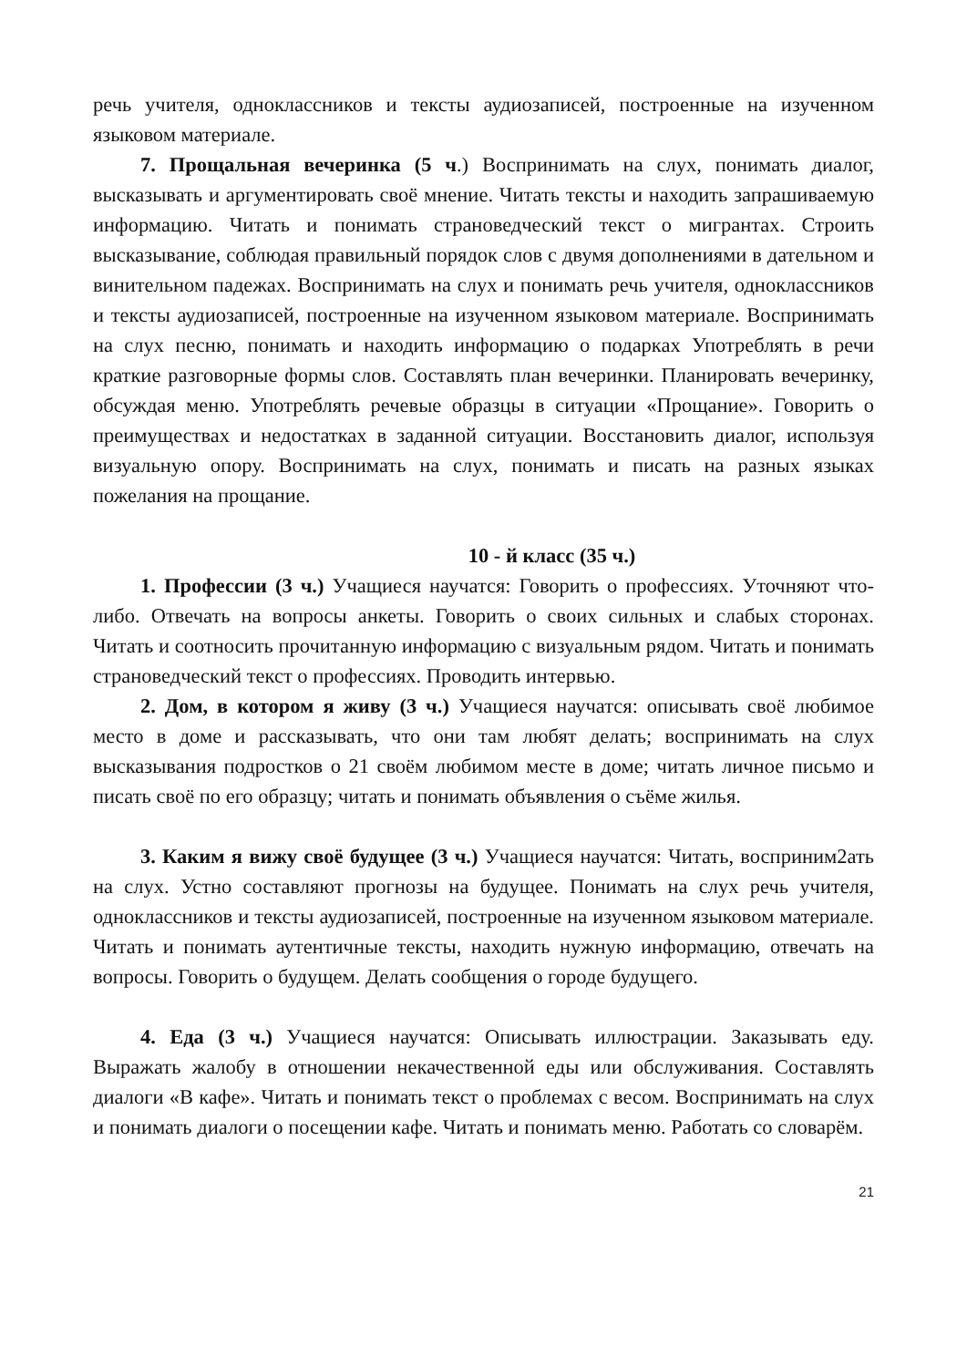речь учителя, одноклассников и тексты аудиозаписей, построенные на изученном языковом материале.
7. Прощальная вечеринка (5 ч.) Воспринимать на слух, понимать диалог, высказывать и аргументировать своё мнение. Читать тексты и находить запрашиваемую информацию. Читать и понимать страноведческий текст о мигрантах. Строить высказывание, соблюдая правильный порядок слов с двумя дополнениями в дательном и винительном падежах. Воспринимать на слух и понимать речь учителя, одноклассников и тексты аудиозаписей, построенные на изученном языковом материале. Воспринимать на слух песню, понимать и находить информацию о подарках Употреблять в речи краткие разговорные формы слов. Составлять план вечеринки. Планировать вечеринку, обсуждая меню. Употреблять речевые образцы в ситуации «Прощание». Говорить о преимуществах и недостатках в заданной ситуации. Восстановить диалог, используя визуальную опору. Воспринимать на слух, понимать и писать на разных языках пожелания на прощание.
10 - й класс (35 ч.)
1. Профессии (3 ч.) Учащиеся научатся: Говорить о профессиях. Уточняют что-либо. Отвечать на вопросы анкеты. Говорить о своих сильных и слабых сторонах. Читать и соотносить прочитанную информацию с визуальным рядом. Читать и понимать страноведческий текст о профессиях. Проводить интервью.
2. Дом, в котором я живу (3 ч.) Учащиеся научатся: описывать своё любимое место в доме и рассказывать, что они там любят делать; воспринимать на слух высказывания подростков о 21 своём любимом месте в доме; читать личное письмо и писать своё по его образцу; читать и понимать объявления о съёме жилья.
3. Каким я вижу своё будущее (3 ч.) Учащиеся научатся: Читать, восприним2ать на слух. Устно составляют прогнозы на будущее. Понимать на слух речь учителя, одноклассников и тексты аудиозаписей, построенные на изученном языковом материале. Читать и понимать аутентичные тексты, находить нужную информацию, отвечать на вопросы. Говорить о будущем. Делать сообщения о городе будущего.
4. Еда (3 ч.) Учащиеся научатся: Описывать иллюстрации. Заказывать еду. Выражать жалобу в отношении некачественной еды или обслуживания. Составлять диалоги «В кафе». Читать и понимать текст о проблемах с весом. Воспринимать на слух и понимать диалоги о посещении кафе. Читать и понимать меню. Работать со словарём.
21